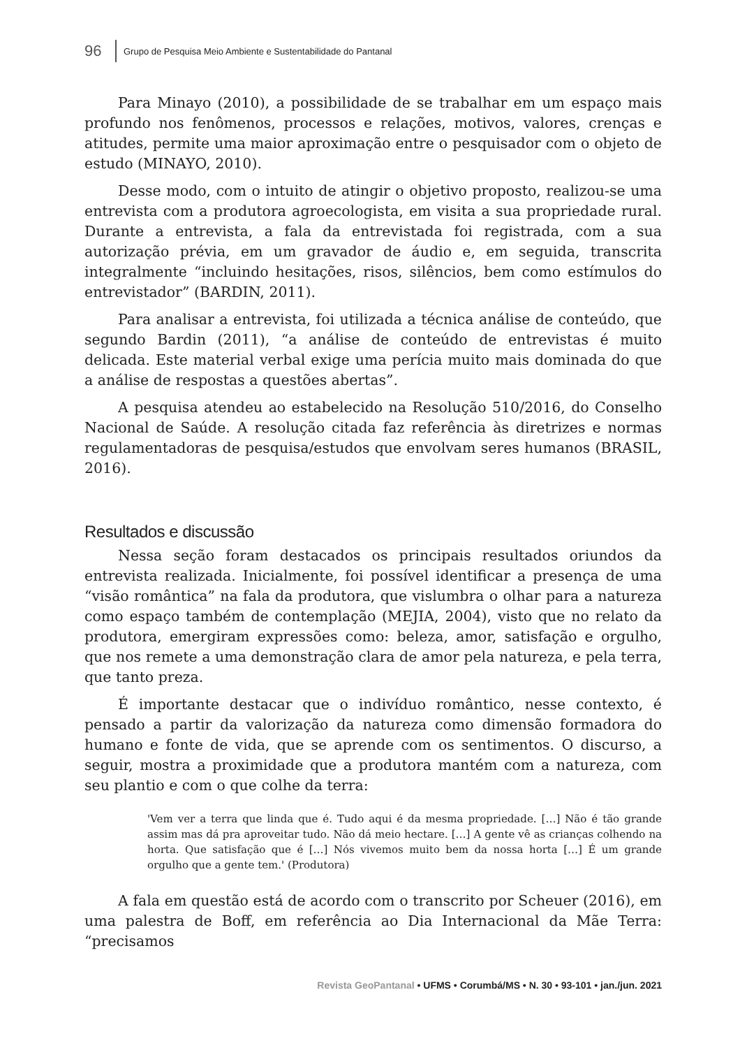96 Grupo de Pesquisa Meio Ambiente e Sustentabilidade do Pantanal
Para Minayo (2010), a possibilidade de se trabalhar em um espaço mais profundo nos fenômenos, processos e relações, motivos, valores, crenças e atitudes, permite uma maior aproximação entre o pesquisador com o objeto de estudo (MINAYO, 2010).
Desse modo, com o intuito de atingir o objetivo proposto, realizou-se uma entrevista com a produtora agroecologista, em visita a sua propriedade rural. Durante a entrevista, a fala da entrevistada foi registrada, com a sua autorização prévia, em um gravador de áudio e, em seguida, transcrita integralmente “incluindo hesitações, risos, silêncios, bem como estímulos do entrevistador” (BARDIN, 2011).
Para analisar a entrevista, foi utilizada a técnica análise de conteúdo, que segundo Bardin (2011), “a análise de conteúdo de entrevistas é muito delicada. Este material verbal exige uma perícia muito mais dominada do que a análise de respostas a questões abertas”.
A pesquisa atendeu ao estabelecido na Resolução 510/2016, do Conselho Nacional de Saúde. A resolução citada faz referência às diretrizes e normas regulamentadoras de pesquisa/estudos que envolvam seres humanos (BRASIL, 2016).
Resultados e discussão
Nessa seção foram destacados os principais resultados oriundos da entrevista realizada. Inicialmente, foi possível identificar a presença de uma “visão romântica” na fala da produtora, que vislumbra o olhar para a natureza como espaço também de contemplação (MEJIA, 2004), visto que no relato da produtora, emergiram expressões como: beleza, amor, satisfação e orgulho, que nos remete a uma demonstração clara de amor pela natureza, e pela terra, que tanto preza.
É importante destacar que o indivíduo romântico, nesse contexto, é pensado a partir da valorização da natureza como dimensão formadora do humano e fonte de vida, que se aprende com os sentimentos. O discurso, a seguir, mostra a proximidade que a produtora mantém com a natureza, com seu plantio e com o que colhe da terra:
'Vem ver a terra que linda que é. Tudo aqui é da mesma propriedade. […] Não é tão grande assim mas dá pra aproveitar tudo. Não dá meio hectare. […] A gente vê as crianças colhendo na horta. Que satisfação que é […] Nós vivemos muito bem da nossa horta […] É um grande orgulho que a gente tem.' (Produtora)
A fala em questão está de acordo com o transcrito por Scheuer (2016), em uma palestra de Boff, em referência ao Dia Internacional da Mãe Terra: “precisamos
Revista GeoPantanal • UFMS • Corumbá/MS • N. 30 • 93-101 • jan./jun. 2021